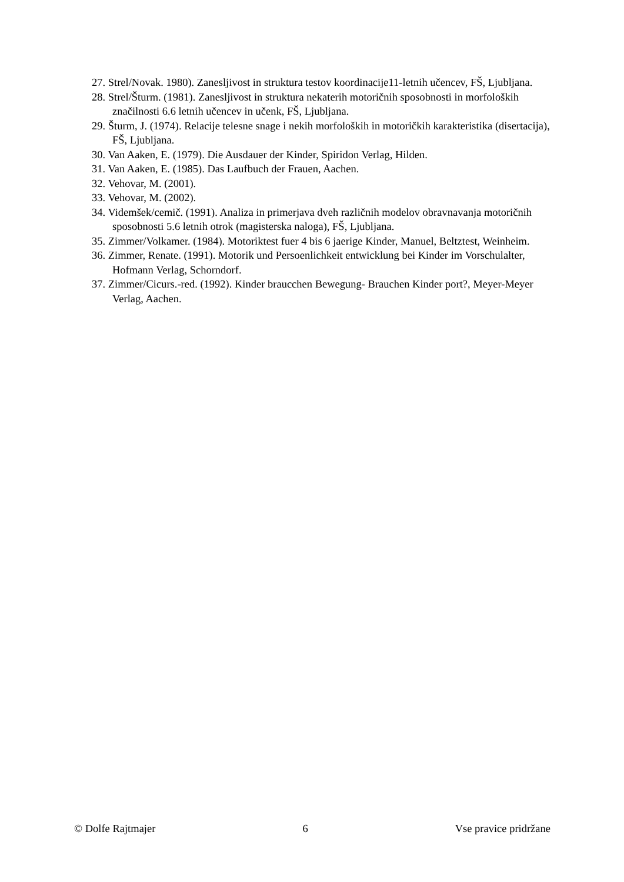27. Strel/Novak. 1980). Zanesljivost in struktura testov koordinacije11-letnih učencev, FŠ, Ljubljana.
28. Strel/Šturm. (1981). Zanesljivost in struktura nekaterih motoričnih sposobnosti in morfoloških značilnosti 6.6 letnih učencev in učenk, FŠ, Ljubljana.
29. Šturm, J. (1974). Relacije telesne snage i nekih morfoloških in motoričkih karakteristika (disertacija), FŠ, Ljubljana.
30. Van Aaken, E. (1979). Die Ausdauer der Kinder, Spiridon Verlag, Hilden.
31. Van Aaken, E. (1985). Das Laufbuch der Frauen, Aachen.
32. Vehovar, M. (2001).
33. Vehovar, M. (2002).
34. Videmšek/cemič. (1991). Analiza in primerjava dveh različnih modelov obravnavanja motoričnih sposobnosti 5.6 letnih otrok (magisterska naloga), FŠ, Ljubljana.
35. Zimmer/Volkamer. (1984). Motoriktest fuer 4 bis 6 jaerige Kinder, Manuel, Beltztest, Weinheim.
36. Zimmer, Renate. (1991). Motorik und Persoenlichkeit entwicklung bei Kinder im Vorschulalter, Hofmann Verlag, Schorndorf.
37. Zimmer/Cicurs.-red. (1992). Kinder braucchen Bewegung- Brauchen Kinder port?, Meyer-Meyer Verlag, Aachen.
© Dolfe Rajtmajer 6 Vse pravice pridržane